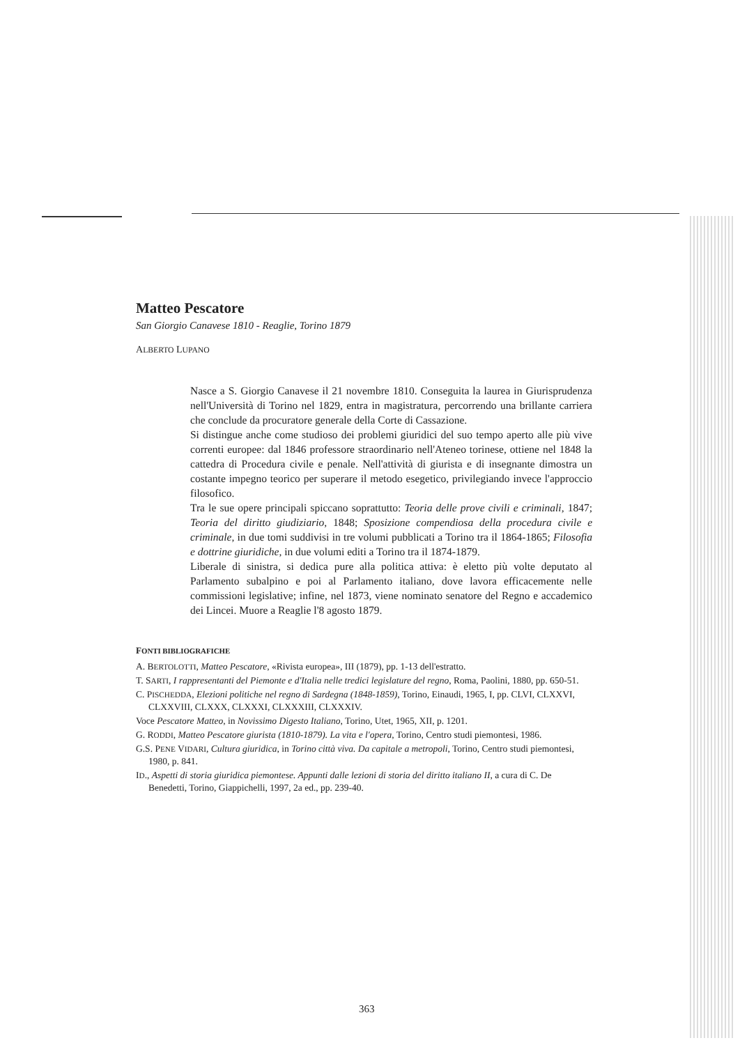Matteo Pescatore
San Giorgio Canavese 1810 - Reaglie, Torino 1879
ALBERTO LUPANO
Nasce a S. Giorgio Canavese il 21 novembre 1810. Conseguita la laurea in Giurisprudenza nell'Università di Torino nel 1829, entra in magistratura, percorrendo una brillante carriera che conclude da procuratore generale della Corte di Cassazione.
Si distingue anche come studioso dei problemi giuridici del suo tempo aperto alle più vive correnti europee: dal 1846 professore straordinario nell'Ateneo torinese, ottiene nel 1848 la cattedra di Procedura civile e penale. Nell'attività di giurista e di insegnante dimostra un costante impegno teorico per superare il metodo esegetico, privilegiando invece l'approccio filosofico.
Tra le sue opere principali spiccano soprattutto: Teoria delle prove civili e criminali, 1847; Teoria del diritto giudiziario, 1848; Sposizione compendiosa della procedura civile e criminale, in due tomi suddivisi in tre volumi pubblicati a Torino tra il 1864-1865; Filosofia e dottrine giuridiche, in due volumi editi a Torino tra il 1874-1879.
Liberale di sinistra, si dedica pure alla politica attiva: è eletto più volte deputato al Parlamento subalpino e poi al Parlamento italiano, dove lavora efficacemente nelle commissioni legislative; infine, nel 1873, viene nominato senatore del Regno e accademico dei Lincei. Muore a Reaglie l'8 agosto 1879.
FONTI BIBLIOGRAFICHE
A. BERTOLOTTI, Matteo Pescatore, «Rivista europea», III (1879), pp. 1-13 dell'estratto.
T. SARTI, I rappresentanti del Piemonte e d'Italia nelle tredici legislature del regno, Roma, Paolini, 1880, pp. 650-51.
C. PISCHEDDA, Elezioni politiche nel regno di Sardegna (1848-1859), Torino, Einaudi, 1965, I, pp. CLVI, CLXXVI, CLXXVIII, CLXXX, CLXXXI, CLXXXIII, CLXXXIV.
Voce Pescatore Matteo, in Novissimo Digesto Italiano, Torino, Utet, 1965, XII, p. 1201.
G. RODDI, Matteo Pescatore giurista (1810-1879). La vita e l'opera, Torino, Centro studi piemontesi, 1986.
G.S. PENE VIDARI, Cultura giuridica, in Torino città viva. Da capitale a metropoli, Torino, Centro studi piemontesi, 1980, p. 841.
ID., Aspetti di storia giuridica piemontese. Appunti dalle lezioni di storia del diritto italiano II, a cura di C. De Benedetti, Torino, Giappichelli, 1997, 2a ed., pp. 239-40.
363